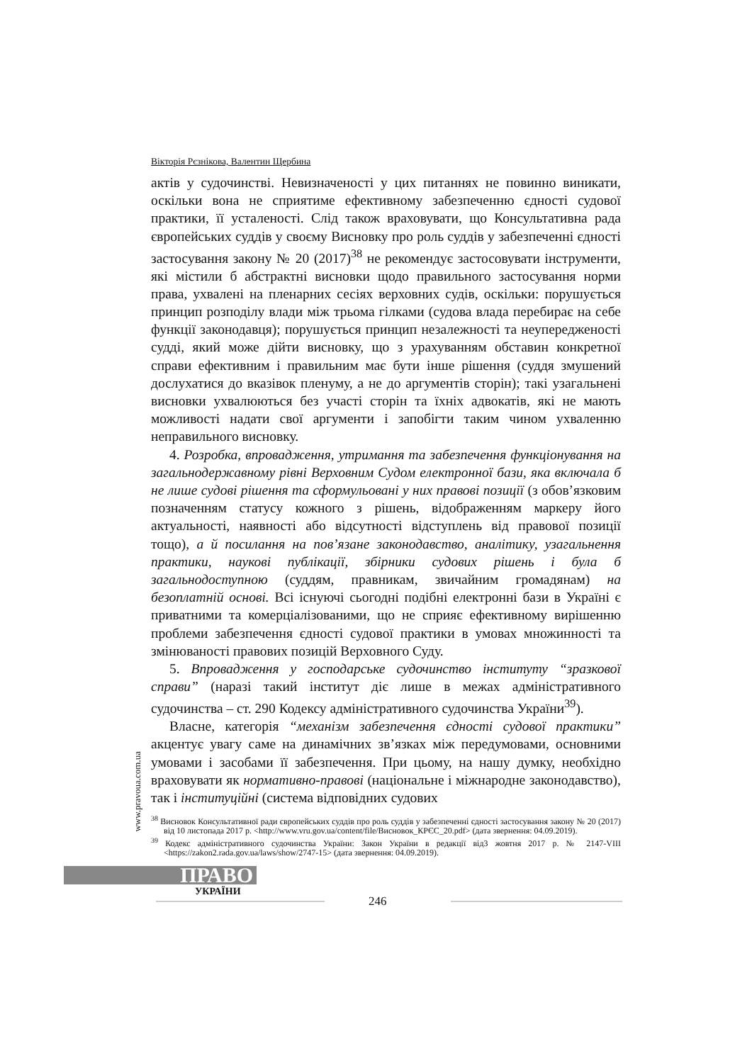Вікторія Рєзнікова, Валентин Щербина
актів у судочинстві. Невизначеності у цих питаннях не повинно виникати, оскільки вона не сприятиме ефективному забезпеченню єдності судової практики, її усталеності. Слід також враховувати, що Консультативна рада європейських суддів у своєму Висновку про роль суддів у забезпеченні єдності застосування закону № 20 (2017)<sup>38</sup> не рекомендує застосовувати інструменти, які містили б абстрактні висновки щодо правильного застосування норми права, ухвалені на пленарних сесіях верховних судів, оскільки: порушується принцип розподілу влади між трьома гілками (судова влада перебирає на себе функції законодавця); порушується принцип незалежності та неупередженості судді, який може дійти висновку, що з урахуванням обставин конкретної справи ефективним і правильним має бути інше рішення (суддя змушений дослухатися до вказівок пленуму, а не до аргументів сторін); такі узагальнені висновки ухвалюються без участі сторін та їхніх адвокатів, які не мають можливості надати свої аргументи і запобігти таким чином ухваленню неправильного висновку.
4. Розробка, впровадження, утримання та забезпечення функціонування на загальнодержавному рівні Верховним Судом електронної бази, яка включала б не лише судові рішення та сформульовані у них правові позиції (з обов’язковим позначенням статусу кожного з рішень, відображенням маркеру його актуальності, наявності або відсутності відступлень від правової позиції тощо), а й посилання на пов’язане законодавство, аналітику, узагальнення практики, наукові публікації, збірники судових рішень і була б загальнодоступною (суддям, правникам, звичайним громадянам) на безоплатній основі. Всі існуючі сьогодні подібні електронні бази в Україні є приватними та комерціалізованими, що не сприяє ефективному вирішенню проблеми забезпечення єдності судової практики в умовах множинності та змінюваності правових позицій Верховного Суду.
5. Впровадження у господарське судочинство інституту “зразкової справи” (наразі такий інститут діє лише в межах адміністративного судочинства – ст. 290 Кодексу адміністративного судочинства України<sup>39</sup>).
Власне, категорія “механізм забезпечення єдності судової практики” акцентує увагу саме на динамічних зв’язках між передумовами, основними умовами і засобами її забезпечення. При цьому, на нашу думку, необхідно враховувати як нормативно-правові (національне і міжнародне законодавство), так і інституційні (система відповідних судових
<sup>38</sup> Висновок Консультативної ради європейських суддів про роль суддів у забезпеченні єдності застосування закону № 20 (2017) від 10 листопада 2017 р. <http://www.vru.gov.ua/content/file/Висновок_КРЄС_20.pdf> (дата звернення: 04.09.2019).
<sup>39</sup> Кодекс адміністративного судочинства України: Закон України в редакції від3 жовтня 2017 р. № 2147-VIII <https://zakon2.rada.gov.ua/laws/show/2747-15> (дата звернення: 04.09.2019).
www.pravoua.com.ua
ПРАВО
УКРАЇНИ
246